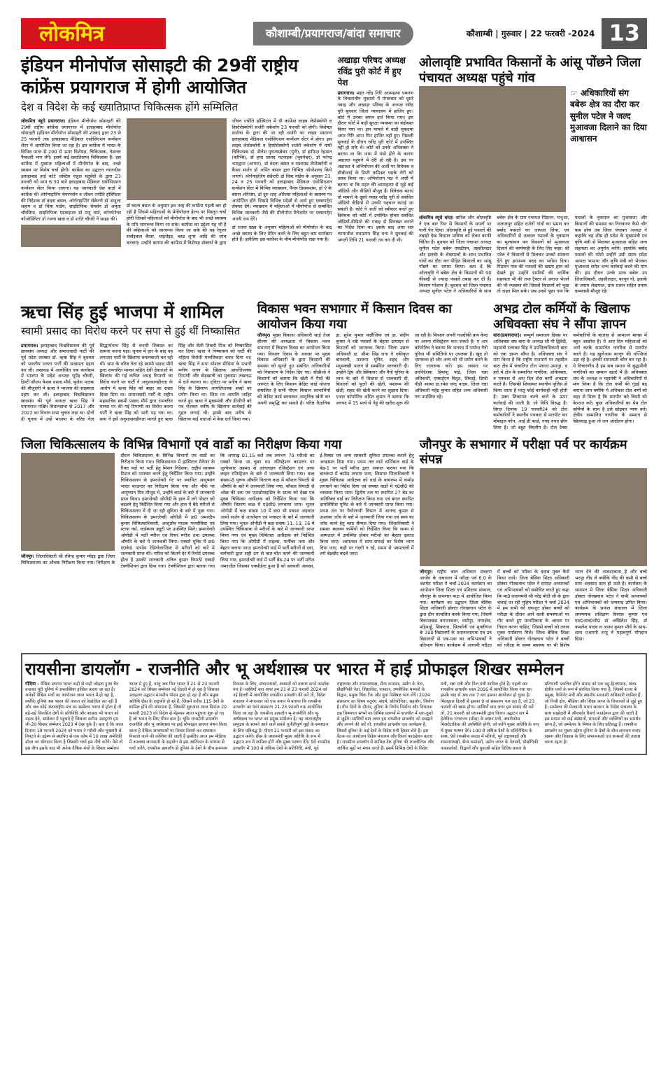लोकमित्र
कौशाम्बी/प्रयागराज/बांदा समाचार
कौशाम्बी | गुरुवार | 22 फरवरी -2024
13
इंडियन मीनोपॉज सोसाइटी की 29वीं राष्ट्रीय कांफ्रेंस प्रयागराज में होगी आयोजित
देश व विदेश के कई ख्यातिप्राप्त चिकित्सक होंगे सम्मिलित
लोकमित्र ब्यूरो प्रयागराज। इंडियन मीनोपॉज सोसाइटी की 29वीं राष्ट्रीय कांफ्रेंस प्रयागराज में इलाहाबाद मीनोपॉज सोसाइटी (इंडियन मीनोपॉज सोसाइटी की शाखा) द्वारा 23 से 25 फरवरी तक इलाहाबाद मेडिकल एसोसिएशन कन्वेंशन सेंटर में आयोजित किया जा रहा है। इस कांफ्रेंस में भारत के विभिन्न प्रान्त से 200 से ऊपर विशेषज्ञ, चिकित्सक, नेशनल फैकल्टी भाग लेंगे। इसमें कई ख्यातिप्राप्त चिकित्सक हैं। इस कांफ्रेंस में मुख्यतः महिलाओं में मीनोपॉज के बाद, अच्छे स्वास्थ पर विशेष चर्चा होगी। कांफ्रेंस का उद्घाटन न्यायधीश इलाहाबाद हाई कोर्ट जस्टिस राहुल चतुर्वेदी के द्वारा 23 फरवरी को सायं 6.30 बजे इलाहाबाद मेडिकल एसोसिएशन कन्वेंशन सेंटर किया जाएगा। यह जानकारी प्रेस वार्ता में कांफ्रेंस की ऑर्गनाइजिंग चेयरपर्सन व जीवन ज्योति हॉस्पिटल की निदेशक डॉ वंदना बंसल, ऑर्गनाइजिंग सेक्रेटरी डॉ अंजुला सहाय व डॉ चित्रा पांडेय, साइंटिफिक चेयर्सन डॉ अमृता चौरसिया, साइंटिफिक एडवाइजर डॉ मंजू वर्मा, कॉनफेरेन्स कोऑर्डिनेटर डॉ रंजना खन्ना व डॉ शांति चौधरी ने साझा की।
डॉ वंदना बंसल के अनुसार इस तरह की कांफ्रेंस पहली बार हो रही है जिसमे महिलाओं के मेनोपॉज़ल हेल्थ पर विस्तृत चर्चा होगी जिससे महिलाओं को मीनोपॉज के बाद भी अच्छे स्वास्थ्य के प्रति जागरूक किया जा सके। कांफ्रेंस का उद्देश्य यह भी है की महिलाओं को जागरूक किया जा सके की वह रेगुलर सर्वाइकल कैंसर, थाइरोइड, ब्लड शुगर आदि की जांच करवाएं। उन्होने बताया की कांफ्रेंस में विशेषज्ञ डॉक्टर्स के द्वारा जीवन ज्योति हॉस्पिटल में प्री कांफ्रेंस लाइव लेप्रोस्कोपी व हिस्टेरोस्कोपी सर्जरी वर्कशॉप 23 फरवरी को होगी। विशेषज्ञ सर्जन्स के द्वारा की जा रही सर्जरी का लाइव प्रसारण इलाहाबाद मेडिकल एसोसिएशन कन्वेंशन सेंटर में होगा। इस लाइव लेप्रोस्कोपी व हिस्टेरोस्कोपी सर्जरी वर्कशॉप में नामी चिकित्सक डॉ. शैलेश पुणताम्बेकर (पुणे), डॉ हाफ़िज़ रेहमान (कोच्चि), डॉ हारा प्रसाद पटनाइक (भुवनेश्वर), डॉ फरेन्द्र भारद्वाज (आगरा), डॉ वंदना बंसल व एडवांस्ड लेप्रोस्कोपी व कैंसर सर्जन डॉ अर्पित बंसल द्वारा विभिन्न ऑपरेशन्स किये जाएंगे। ऑर्गनाइजिंग सेक्रेटरी डॉ चित्रा पांडेय के अनुसार 23, 24 व 25 फरवरी को इलाहाबाद मेडिकल एसोसिएशन कन्वेंशन सेंटर में विभिन्न व्याख्यान, पैनल डिसकशंस, डॉ ऐ के बंसल ओरेशंस, डॉ दुरु शाह ओरेशंस महिलाओं के स्वास्थ्य पर आयोजित होंगे जिसमे विभिन्न प्रदेशों से आये हुए एक्सपर्ट्स लेक्चर देंगे। व्याख्यान में महिलाओं में मीनोपॉज से सम्बंधित विभिन्न जानकारी जैसे की मीनोपॉज मैनेजमेंट पर एक्सपर्ट्स अपनी राय देंगे।
डॉ रंजना खन्ना के अनुसार महिलाओं को मीनोपॉज के बाद अच्छे स्वास्थ के लिए प्रेरित करने के लिए बहुत कम कार्यक्रम होते हैं। इसीलिए इस कांफ्रेंस के थीम मीनोपॉज रखा गया है।
अखाड़ा परिषद अध्यक्ष रविंद्र पुरी कोर्ट में हुए पेश
प्रयागराज। महंत नरेंद्र गिरि आत्महत्या प्रकरण के विचाराधीन मुकदमे में मंगलवार को दूसरे गवाह और अखाड़ा परिषद के अध्यक्ष रवींद्र पुरी बुधवार जिला न्यायालय में हाजिर हुए। कोर्ट में उनका बयान दर्ज किया गया। इस दौरान कोर्ट में कड़ी सुरक्षा व्यवस्था का बंदोबस्त किया गया था। इस मामले में वादी मुकदमा अमर गिरि आज फिर हाजिर नहीं हुए। पिछली सुनवाई के दौरान रवींद्र पुरी कोर्ट में उपस्थित नहीं हो सके थे। कोर्ट को उनके अधिवक्ता ने बताया था कि जाम में फंसे होने के कारण अदालत पहुंचने में देरी हो रही है। इस पर अदालत ने अभियोजन की अर्जी पर विवेचक व सीबीआई के डिप्टी कमिश्नर एसके नेगी को तलब किया था। अभियोजन पक्ष ने अर्जी में बताया था कि महंत की आत्महत्या से जुड़े कई ऑडियो और वीडियो मौजूद हैं। विवेचक बताएं तो मामले के दूसरे गवाह रवींद्र पुरी से संबंधित ऑडियो वीडियो से उनकी पहचान कराई जा सकती है। कोर्ट ने अर्जी को स्वीकार करते हुए विवेचक को कोर्ट में उपस्थित होकर संबंधित ऑडियो-वीडियो की गवाह से शिनाख्त कराने का निर्देश दिया था। इसके बाद अपर सत्र न्यायाधीश रामप्रताप सिंह राना ने सुनवाई की अगली तिथि 21 फरवरी तय कर दी थी।
ओलावृष्टि प्रभावित किसानों के आंसू पोंछने जिला पंचायत अध्यक्ष पहुंचे गांव
☞ अधिकारियों संग बबेरू क्षेत्र का दौरा कर सुनील पटेल ने जल्द मुआवजा दिलाने का दिया आश्वासन
लोकमित्र ब्यूरो बांदा। बारिश और ओलावृष्टि ने एक बार फिर से किसानों के सपनों पर पानी फेर दिया। ओलावृष्टि से हुई फसलों की तबाही देख किसान भविष्य को लेकर काफी चिंतित हैं। बुधवार को जिला पंचायत अध्यक्ष सुनील पटेल बबेरू एसडीएम, तहसीलदार और इलाके के लेखपालों के साथ प्रभावित गांवों का दौरा कर पीड़ित किसानों का आंसू पोंछने का प्रयास किया। बता दें कि ओलावृष्टि ने बबेरू क्षेत्र के किसानों की 90 फीसदी से ज्यादा फसलें तबाह कर दी हैं। किसान परेशान हैं। बुधवार को जिला पंचायत अध्यक्ष सुनील पटेल ने अधिकारियों के साथ बबेरू क्षेत्र के ग्राम पंचायत पिंडारन, भभुआ, जलालपुर सहित दर्जनों गांवों का भ्रमण कर बर्बाद फसलों का जायजा लिया, एवं अधिकारियों से तत्काल फसलों के नुकसान का मूल्यांकन कर किसानों को मुआवजा दिलाने की कार्यवाही के लिए लिए कहा। श्री पटेल ने किसानों से मिलकर उनको सांत्वना देते हुए हरसंभव मदद का भरोसा दिया। पिंडारन गांव की फसलों की खस्ता हाल को देखते हुए उन्होंने ग्रामीणों की आर्थिक सहायता भी की तथा ट्रैक्टर से अनाज भेजने की भी व्यवस्था की जिससे किसानों को कुछ तो राहत मिल सके। जब उनसे पूछा गया कि फसलों के नुकसान का मुआवजा और किसानों की समस्या का निराकरण कैसे और कब होगा तब जिला पंचायत अध्यक्ष ने कहाकि वह शीघ्र ही प्रदेश के मुख्यमंत्री एवं कृषि मंत्री से मिलकर मुआवजा सहित अन्य सहायता का अनुरोध करेंगे। हालांकि बर्बाद फसलों की फोटो उन्होंने उसी समय प्रदेश अध्यक्ष भाजपा और कृषि मंत्री को भेजकर मुआवजा समेत अन्य कार्रवाई करने की मांग की। इस दौरान उनके साथ बबेरू उप जिलाधिकारी, तहसीलदार, कानून गो, इलाके के तमाम लेखपाल, ग्राम प्रधान सहित तमाम ग्रामवासी मौजूद रहे।
ऋचा सिंह हुई भाजपा में शामिल
स्वामी प्रसाद का विरोध करने पर सपा से हुई थीं निष्कासित
प्रयागराज। इलाहाबाद विश्वविद्यालय की पूर्व छात्रसंघ अध्यक्ष और समाजवादी पार्टी की पूर्व प्रदेश प्रवक्ता डॉ. ऋचा सिंह ने बुधवार को भारतीय जनता पार्टी की सदस्यता ग्रहण कर ली। लखनऊ में आयोजित एक कार्यक्रम में भाजपा के प्रदेश अध्यक्ष भूपेंद्र चौधरी, डिप्टी सीएम केशव प्रसाद मौर्य, बृजेश पाठक की मौजूदगी में ऋचा ने भाजपा की सदस्यता ग्रहण कर ली। इलाहाबाद विश्वविद्यालय छात्रसंघ की पूर्व अध्यक्ष ऋचा सिंह ने प्रयागराज पश्चिम विधानसभा से 2017 और 2022 का विधान सभा चुनाव लड़ा था। दोनों ही चुनाव में उन्हें भाजपा के वरिष्ठ नेता सिद्धार्थनाथ सिंह से करारी शिकस्त का सामना करना पड़ा। चुनाव में हार के बाद वह लगातार पार्टी के खिलाफ बयानबाजी कर रही थीं। सपा के वरिष्ठ नेता रहे स्वामी प्रसाद मौर्य द्वारा रामचरित मानस सहित देवी देवताओं के खिलाफ की गई कथित अभद्र टिप्पणी का विरोध करने पर पार्टी ने अनुशासनहीनता के आरोप में ऋचा सिंह को बाहर का रास्ता दिखा दिया था। समाजवादी पार्टी के राष्ट्रीय महासचिव स्वामी प्रसाद मौर्य द्वारा रामचरित मानस पर की गई टिप्पणी का विरोध करना पार्टी ने ऋचा सिंह को भारी पड़ गया था। सपा ने इसे अनुशासनहीनता मानते हुए ऋचा सिंह और रोली तिवारी मिश्र को निष्कासित कर दिया। ऋचा ने निष्कासन को पार्टी की महिला विरोधी मानसिकता करार दिया था। ऋचा सिंह ने सपा सोशल मीडिया के प्रभारी मनीष जगन के खिलाफ आपत्तिजनक टिप्पणी और छेड़खानी का मुकदमा लखनऊ में दर्ज कराया था। ट्विटर पर मनीष ने ऋचा सिंह के खिलाफ आपत्तिजनक शब्दों का प्रयोग किया था। जिस पर आपत्ति जाहिर करते हुए ऋचा ने मुख्यमंत्री और डीजीपी को पत्र भेजकर मनीष के खिलाफ कार्रवाई की गुहार लगाई थी। इसके बाद मनीष के खिलाफ कई धाराओं में केस दर्ज किया गया।
विकास भवन सभागार में किसान दिवस का आयोजन किया गया
जौनपुर। मुख्य विकास अधिकारी साई तेजा सीलम की अध्यक्षता में विकास भवन सभागार में किसान दिवस का आयोजन किया गया। किसान दिवस के अवसर पर मुख्य विकास अधिकारी के द्वारा किसानों की समस्या को सुनते हुए संबंधित अधिकारियों को निस्तारण के निर्देश दिए गए। सीडीओ ने किसानों को बताया कि खेती में पैसों की जरूरत के लिए किसान क्रेडिट कार्ड योजना संचालित है सभी पीएम किसान लाभार्थियों को क्रेडिट कार्ड बनवाकर आधुनिक खेती कर अपनी समृद्धि कर सकते है। वरिष्ठ वैज्ञानिक डा. सुरेश कुमार कन्नौजिया एवं डा. संदीप कुमार ने रबी फसलों के बेहतर उत्पादन से किसानों को जागरूक किया। जिला उद्यान अधिकारी डा. सीमा सिंह राना ने एकीकृत बागवानी, मशरूम यूनिट, शहद और मधुमक्खी पालन से सम्बंधित जानकारी दी। उन्होंने ड्रिप और स्प्रिंकलर और नैनो यूरिया के लाभ के बारे में विस्तार से जानकारी दी, किसानों को फूलों की खेती, मशरूम की खेती, शहद की खेती करने का सुझाव दिया। एआर कॉपरेटिव अमित कुमार ने बताया कि जनपद में 15 मार्च से गेहूं की खरीद शुरू की जा रही है। किसान अपनी नजदीकी क्रय केन्द्र पर अपना रजिस्ट्रेशन करा सकते है। ए आर कॉपरेटिव ने बताया कि जनपद में पर्याप्त नैनो यूरिया भी समितियो पर उपलब्ध है। खुद तो जागरूक हो और अन्य को भी प्रयोग करने के लिए जागरूक करें। इस अवसर पर उपनिदेशक हिमांशु पांडे, जिला गन्ना अधिकारी, एक्सईएन विधुत, सिचाई, डिप्टी पीडी आत्मा डा.रमेश चन्द्र यादव, जिला गन्ना अधिकारी महेंद्र कुमार सहित अन्य अधिकारी गण उपस्थित रहे।
अभद्र टोल कर्मियों के खिलाफ अधिवक्ता संघ ने सौंपा ज्ञापन
बारा(प्रयागराज)। सम्पूर्ण समाधान दिवस पर अधिवक्ता संघ बारा के अध्यक्ष सी पी द्विवेदी, महामंत्री रत्नाकर सिंह ने उपजिलाधिकारी बारा को एक ज्ञापन सौंपा है। अधिवक्ता संघ ने मांग किया है कि राष्ट्रीय राजमार्ग पर तहसील बारा क्षेत्र में संचालित टोल प्लाजा उमापुर, व हरों में क्षेत्र के सम्मानित नागरिक, अधिवक्ता, व पत्रकार से आए दिन टोल कर्मी अभद्रता करते है। जिसकी शिकायत स्थानीय पुलिस से किया जाता है परंतु कोई कार्यवाही नहीं होती है। उक्त शिकायत करने वाले के ऊपर कार्रवाई की जाती है। जो विधि विरुद्ध है। विगत दिनांक 19 फरवरी24 को टोल कर्मचारियों ने स्थानीय पत्रकार से मारपीट कर मोबाइल फोन, आई डी कार्ड, नगद रुपए छीन लिया है। जो बहुत निंदनीय है। टोल टैक्स कर्मचारियों के बरताव से आमजन मानस में बहुत आक्रोश है। ये आए दिन महिलाओं को आगे करके सम्मानित नागरिक से मारपीट करते है। यह खुलेआम कानून की धज्जियां उड़ा रहे है। इनकी सरपरस्ती कौन कर रहा है। ये विचारणीय है हम सब समाज के बुद्धजीवी नागरिकों का सम्मान खतरे में हैं। अधिवक्ता संघ के अध्यक्ष व महामंत्री ने अधिकारियों से मांग किया है कि टोल कर्मी की गुंडई बंद कराया जाय क्योंकि ये अधिकार टोल कर्मी को कहा से मिला है कि मारपीट करे किसी को बेज्जत करे। कुछ अधिकारियों का प्रेम टोल कर्मियों के साथ है उसे छोड़कर न्याय करें। क्षेत्रीय सम्मानित नागरिक के सम्मान से खिलवाड़ हुआ तो जन आंदोलन होगा।
जिला चिकित्सालय के विभिन्न विभागों एवं वार्डो का निरीक्षण किया गया
जौनपुर। जिलाधिकारी श्री रविन्द्र कुमार माँदड़ द्वारा जिला चिकित्सालय का औचक निरीक्षण किया गया। निरीक्षण के दौरान चिकित्सालय के विभिन्न विभागों एवं वार्डो का निरीक्षण किया गया। चिकित्सालय में हास्पिटल मैनेजर के रिक्त पदों पर भर्ती हेतु मिशन निदेशक, राष्ट्रीय स्वास्थ्य मिशन को पत्राचार करने हेतु निर्देशित किया गया। उन्होंने चिकित्सालय के इमरजेन्सी गेट पर स्थापित आयुष्मान भारत काउन्टर का निरीक्षण किया गया और मौके पर आयुष्मान मित्र मौजूद थे, उन्होंने कार्ड के बारे में जानकारी प्राप्त किया। इमरजेन्सी ओपीडी के हाल में लगे पोस्टर को बदलने हेतु निर्देशित किया गया और हाल में बैठे मरीजों से चिकित्सालय में दी जा रही सुविधा के बारे में पूछा गया। चिकित्सालय के इमरजेन्सी ओपीडी में डा0 अमरदीप कुमार चिकित्साधिकारी, आशुतोष पाठक फार्मासिस्ट एवं स्टाफ नर्स, वार्डब्याय ड्यूटी पर उपस्थित मिले। इमरजेन्सी ओपीडी में भर्ती मरीज एवं रिफर मरीज तथा उपलब्ध औषधि के बारे मे जानकारी लिया। एक्सरे यूनिट में डा0 ए0के0 पाण्डेय रेडियोलाजिस्ट से मरीजों को बारे मे जानकारी प्राप्त की। मरीज को कितने देर में रिपोर्ट उपलब्ध होता है उसकी जानकारी अनिल कुमार त्रिपाठी एक्सरे टेक्नीशियन द्वारा दिया गया। टेक्नीशियन द्वारा बताया गया कि अपराह्न 01.15 बजे तक लगभग 70 मरीजो का एक्सरे किया जा चुका था। रजिस्ट्रेशन काउन्टर पर जुल्फेकार अहमद से आंनलाइन रजिस्ट्रेशन एवं आफ लाइन रजिस्ट्रेशन के बारे में जानकारी लिया गया। कक्ष संख्या-8 पुरूष औषधि वितरण कक्ष में कौशल त्रिपाठी से औषधि के बारे में जानकारी लिया गया, कौशल त्रिपाठी से आँख की दवा एवं एजथ्रोमाइसिन के स्टाक को देखा एवं मुख्य चिकित्सा अधीक्षक को निर्देशित किया गया कि औषधि वितरण कक्ष में ए0सी0 लगवाया जाय। भूतल ओपीडी में कक्ष संख्या 10 में डा0 श्री प्रकाश अग्रवाल आर्थो सर्जन से आपरेशन एवं प्लास्टर के बारे में जानकारी लिया गया। भूतल ओपीडी में कक्ष संख्या 11, 13, 16 में उपस्थित चिकित्सक से मरीजों के बारे में जानकारी प्राप्त किया गया एवं मुख्य चिकित्सा अधीक्षक को निर्देशित किया गया कि ओपीडी में टाइल्स, फर्नीचर तथा और बेहतर बनाया जाए। इमरजेन्सी वार्ड में भर्ती मरीजों से दवा, कर्मचारी द्वारा सही ढंग से बात-चीत करने की जानकारी लिया गया, इमरजेन्सी वार्ड में भर्ती बेड-24 पर भर्ती मरीज अमरजीत जिसका एक्सीडेन्ट हुआ है को सरकारी आवास, ई-रिक्सा एवं अन्य सरकारी सुविधा उपलब्ध कराने हेतु आश्वासन दिया गया। प्रथम तल वार्ड सर्जिकल वार्ड के बेड-1 पर भर्ती मरीज द्वारा अवगत कराया गया कि बाथरूम में कमोड लगाया जाय, जिसपर जिलाधिकारी ने मुख्य चिकित्सा अधीक्षक को वार्ड के बाथरूम में कमोड लगवाने का निर्देश दिया एवं समस्त वार्डो में ए0सी0 की व्यवस्था किया जाय। द्वितीय तल पर स्थापित 27 बेड का अतिरिक्त वार्ड का निरीक्षण किया गया एवं बगल स्थापित डायलिसिस यूनिट के बारे में जानकारी प्राप्त किया गया। प्रथम तल पर पैथोलाजी विभाग में आनन्द कुमार से उपलब्ध जाँच के बारे मे जानकारी लिया गया एवं स्वयं का जाँच करने हेतु ब्लड सैम्पल दिया गया। जिलाधिकारी ने समस्त स्वास्थ्य कर्मियों को निर्देशित किया कि समय से अस्पताल में उपस्थित होकर मरीजो का बेहतर इलाज किया जाए। अस्पताल में साफ-सफाई का विशेष ध्यान दिया जाए, कही पर गंदगी न रहे, समय से अस्पतालों में लगे बेड़शीट बदले जाए।
जौनपुर के सभागार में परीक्षा पर्व पर कार्यक्रम संपन्न
जौनपुर। राष्ट्रीय बाल अधिकार संरक्षण आयोग के तत्वाधान में परीक्षा पर्व 6.0 के अंतर्गत परीक्षा पे चर्चा-2024 कार्यक्रम का आयोजन जिला शिक्षा एवं प्रशिक्षण संस्थान, जौनपुर के सभागार कक्ष में आयोजित किया गया। कार्यक्रम का उद्घाटन जिला बेसिक शिक्षा अधिकारी डॉक्टर गोरखनाथ पटेल के द्वारा दीप प्रज्वलित करके किया गया, जिसमें विकासखंड करंजाकला, धर्मापुर, नगरक्षेत्र, मड़ियाहूँ, सिकरारा, सिरकोनी एवं मुफ्तीगंज के 100 विद्यालयों के प्रधानाध्यापक एवं उन विद्यालयों से एक-एक का अभिभावकों ने प्रतिभाग किया। कार्यक्रम में आगामी परीक्षा में बच्चों को परीक्षा के दवाब मुक्त कैसे किया जाये। जिला बेसिक शिक्षा अधिकारी डॉक्टर गोरखनाथ पटेल ने समस्त अध्यापकों एवं अभिभावकों को संबोधित करते हुए कहा कि मा0 प्रधानमंत्री श्री नरेंद्र मोदी जी के द्वारा चलाई जा रही मुहिम परीक्षा पे चर्चा 2024 में हम सभी को एकजुट होकर बच्चों को परीक्षा के दौरान आने वाली समस्याओं पर गौर करते हुए प्राथमिकता के आधार पर निदान करना चाहिए, जिससे बच्चों को तनाव मुक्त पर्यावरण मिले। जिला बेसिक शिक्षा अधिकारी डॉक्टर गोरखनाथ पटेल ने बच्चों को परीक्षा के समय स्वास्थ्य पर भी विशेष ध्यान देने की आवश्यकता है और बच्चे भरपूर नींद ले क्योंकि नींद की कमी से बच्चे प्रायः अवसाद ग्रस्त हो जाते है। कार्यक्रम के समापन मे जिला बेसिक शिक्षा अधिकारी डॉक्टर गोरखनाथ पटेल ने सभी अध्यापकों एवं अभिभावकों को धन्यवाद ज्ञपित किया। कार्यक्रम के सफल संचालन में जिला समन्वयक प्रशिक्षण विशाल कुमार एवं एस0आर0जी0 डॉ अखिलेश सिंह, डॉ कमलेश यादव व अजय कुमार मौर्य के साथ-साथ एआरपी राजू ने महत्वपूर्ण योगदान दिया।
रायसीना डायलॉग - राजनीति और भू अर्थशास्त्र पर भारत में हाई प्रोफाइल शिखर सम्मेलन
गोंदिया - वैश्विक स्तरपर भारत कड़ी से कड़ी जोड़ता हुआ चैन बनाकर पूरी दुनियां में उपलब्धियां हासिल करता जा रहा है। अनेकों वैश्विक मंचों का आयोजन आज भारत में हो रहा है, क्योंकि दुनियां अब भारत की ताकत को रेखांकित कर रही है और जब कोई अंतरराष्ट्रीय मंच का सम्मेलन भारत में होता है तो बड़े-बड़े विकसित देशों के प्रतिनिधि और शासक भी भारत को महत्व देने, सम्मेलन में पहुंचते हैं जिसका सटीक उदाहरण हम जी-20 शिखर सम्मेलन 2023 में देख चुके हैं। बता दें कि आज दिनांक 19 फरवरी 2024 को भारत ने गरीबी और भुखमरी से निपटने के उद्देश्य से स्थापित से एक कोष में 10 लाख अमेरिकी डॉलर का योगदान किया है जिसकी चर्चा हम नीचे करेंगे। वैसे तो इस बीच इसके बाद भी अनेक वैश्विक मंचों के शिखर सम्मेलन भारत में हुए हैं, परंतु अब फिर भारत में 21 से 23 फरवरी 2024 को शिखर सम्मेलन नई दिल्ली में हो रहा है जिसका उदाहरण उद्घाटन माननीय पीएम द्वारा हो रहा है और प्रमुख अतिथि ग्रीस के राष्ट्रपति हो रहे हैं, जिसमें करीब 115 देशों के शामिल होने की संभावना है, जिसकी शुरुआत आज दिनांक 20 फरवरी 2023 को विदेश से मेहमान आना पहुंचना शुरु हो गए हैं जो भारत के लिए गौरव बात है। चूंकि रायसोनी डायलॉग राजनीति और भू अर्थशास्त्र पर हाई प्रोफाइल स्तरपर मंथन किया जाता है वैश्विक समस्याओं पर विचार विमर्श कर समाधान निकाले जाने की कोशिश की जाती है इसलिए आज हम मीडिया में उपलब्ध जानकारी के सहयोग से इस आर्टिकल के माध्यम से चर्चा करेंगे, रायसीना डायलॉग से दुनियां के देशों के बीच समन्वय विकास के लिए, संभावनाओं, अवसरों को तलाश करने कस्टोक मंच है। साथियों बात अगर हम 21 से 23 फरवरी 2024 को नई दिल्ली में आयोजित रायसीना डायलॉग की करें तो, विदेश मंत्रालय ने मंगलवार को एक बयान में बताया कि रायसीना डायलॉग का 9वां संस्करण 21-23 फरवरी तक आयोजित किया जा रहा है। रायसीना डायलॉग भू-राजनीति और भू-अर्थशास्त्र पर भारत का प्रमुख सम्मेलन है। यह अंतरराष्ट्रीय समुदाय के सामने आने वाले सबसे चुनौतीपूर्ण मुद्दों के समाधान के लिए प्रतिबद्ध है। पीएम 21 फरवरी को इस संवाद का उद्घाटन करेंगे। ग्रीस के प्रधानमंत्री मुख्य अतिथि के रूप में उद्घाटन सत्र में शामिल होंगे और मुख्य भाषण देंगे। 9वें रायसीना डायलॉग में 100 से अधिक देशों के प्रतिनिधि, मंत्री, पूर्व राष्ट्राध्यक्ष और शासनाध्यक्ष, सैन्य कमांडर, उद्योग के नेता, प्रौद्योगिकी नेता, शिक्षाविद, पत्रकार, रणनीतिक मामलों के विद्वान, प्रमुख थिंक टैंक और युवा विशेषज्ञ भाग लेंगे। 2024 संस्करण का विषय चतुरंग: संघर्ष, प्रतियोगिता, सहयोग, निर्माण है। तीन दिनों के दौरान, दुनियां के निर्णय निर्माता और विचारक छह विषयगत स्तंभों पर विभिन्न प्रारूपों में बातचीत में एक-दूसरे से जुड़ेंगे। साथियों बात अगर हम रायसीना डायलॉग को समझने और जानने की करें तो, रायसीना डायलॉग एक कार्यक्रम है, जिसमें दुनियां के कई देशों के विदेश मंत्री हिस्सा लेते हैं। इस बैठक का आयोजन विदेश मंत्रालय और रिसर्च फाउंडेशन करता है। रायसीना डायलॉग में शामिल देश दुनियां की राजनीतिक और आर्थिक मुद्दों पर मंथन करते हैं। इसमें विभिन्न देशों के विदेश मंत्री, रक्षा मंत्री और वित्त मंत्री शामिल होते हैं। पहली बार रायसीना डायलॉग साल 2016 में आयोजित किया गया था। इसके बाद से अब तक 7 बार इसका आयोजन हो चुका है। फिलहाल दिल्ली में इसका 9 वां संस्करण चल रहा है, जो 23 फरवरी को खत्म होगा। साथियों बात अगर हम संवाद की करें तो, 21 फरवरी को प्रधानमंत्री द्वारा किया। उद्घाटन सत्र में हेलेनिक गणराज्य (ग्रीस) के प्रधान मंत्री, क्यारीकोस मित्सोटाकिस की उपस्थिति होगी, जो करेंगे मुख्य अतिथि के रूप में मुख्य भाषण देंगे। 100 से अधिक देशों के प्रतिनिधित्व के साथ, 9वें रायसीना संवाद में मंत्रियों, पूर्व राष्ट्राध्यक्षों और शासनाध्यक्षों, सैन्य कमांडरों, उद्योग जगत के नेताओं, प्रौद्योगिकी नवप्रवर्तकों, विद्वानों और युवाओं सहित विविध प्रकार के प्रतिभागी एकत्रित होंगे। संवाद को एक बहु-हितधारक, अंतर-क्षेत्रीय चर्चा के रूप में संरचित किया गया है, जिसमें राज्य के प्रमुख, कैबिनेट मंत्री और स्थानीय सरकारी अधिकारी शामिल हैं, जो निजी क्षेत्र, मीडिया और शिक्षा जगत के विचारकों से जुड़े हुए हैं। सम्मेलन की मेजबानी भारत सरकार के विदेश मंत्रालय के साथ साझेदारी में ऑब्जर्वर रिसर्च फाउंडेशन द्वारा की जाती है इस प्रयास को कई संस्थानों, संगठनों और व्यक्तियों का समर्थन प्राप्त है, जो सम्मेलन के मिशन के लिए प्रतिबद्ध हैं। रायसीना डायलॉग का मुख्य उद्देश्य दुनिया के देशों के बीच समन्वय बनाए रखना और विकास के लिए संभावनाओं एवं अवसरों की तलाश करना रहता है।